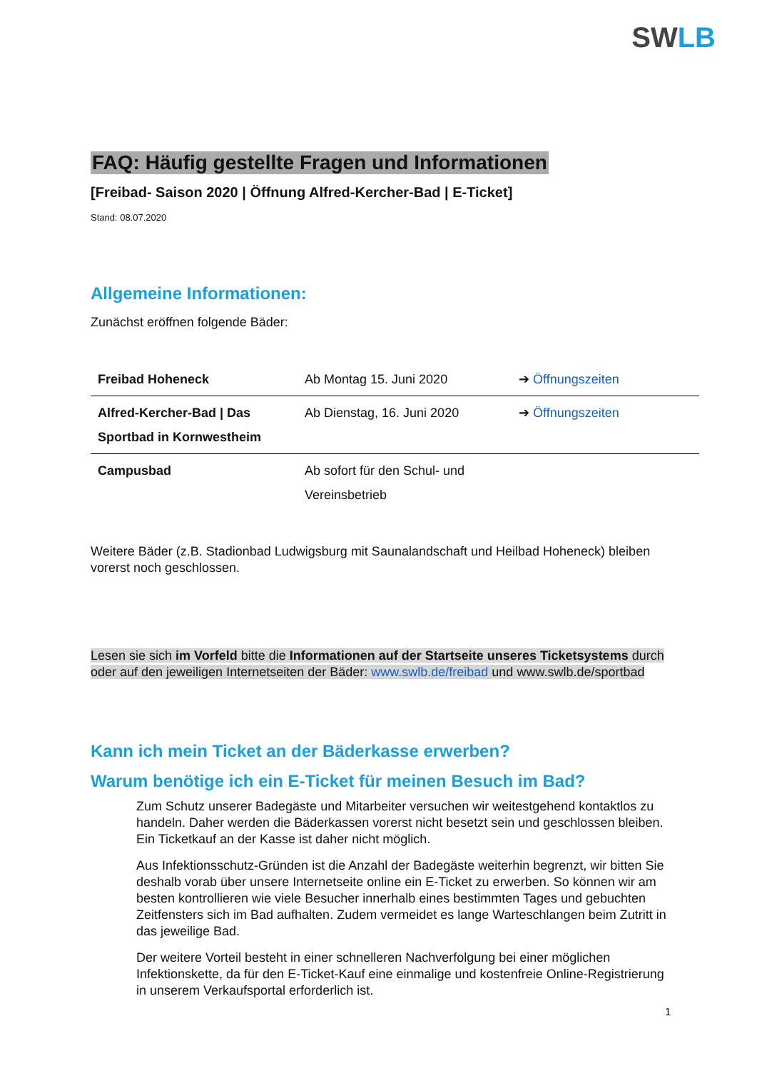SWLB
FAQ: Häufig gestellte Fragen und Informationen
[Freibad- Saison 2020 | Öffnung Alfred-Kercher-Bad | E-Ticket]
Stand: 08.07.2020
Allgemeine Informationen:
Zunächst eröffnen folgende Bäder:
| Freibad Hoheneck | Ab Montag 15. Juni 2020 | ➔ Öffnungszeiten |
| Alfred-Kercher-Bad / Das Sportbad in Kornwestheim | Ab Dienstag, 16. Juni 2020 | ➔ Öffnungszeiten |
| Campusbad | Ab sofort für den Schul- und Vereinsbetrieb | |
Weitere Bäder (z.B. Stadionbad Ludwigsburg mit Saunalandschaft und Heilbad Hoheneck) bleiben vorerst noch geschlossen.
Lesen sie sich im Vorfeld bitte die Informationen auf der Startseite unseres Ticketsystems durch oder auf den jeweiligen Internetseiten der Bäder: www.swlb.de/freibad und www.swlb.de/sportbad
Kann ich mein Ticket an der Bäderkasse erwerben?
Warum benötige ich ein E-Ticket für meinen Besuch im Bad?
Zum Schutz unserer Badegäste und Mitarbeiter versuchen wir weitestgehend kontaktlos zu handeln. Daher werden die Bäderkassen vorerst nicht besetzt sein und geschlossen bleiben. Ein Ticketkauf an der Kasse ist daher nicht möglich.
Aus Infektionsschutz-Gründen ist die Anzahl der Badegäste weiterhin begrenzt, wir bitten Sie deshalb vorab über unsere Internetseite online ein E-Ticket zu erwerben. So können wir am besten kontrollieren wie viele Besucher innerhalb eines bestimmten Tages und gebuchten Zeitfensters sich im Bad aufhalten. Zudem vermeidet es lange Warteschlangen beim Zutritt in das jeweilige Bad.
Der weitere Vorteil besteht in einer schnelleren Nachverfolgung bei einer möglichen Infektionskette, da für den E-Ticket-Kauf eine einmalige und kostenfreie Online-Registrierung in unserem Verkaufsportal erforderlich ist.
1